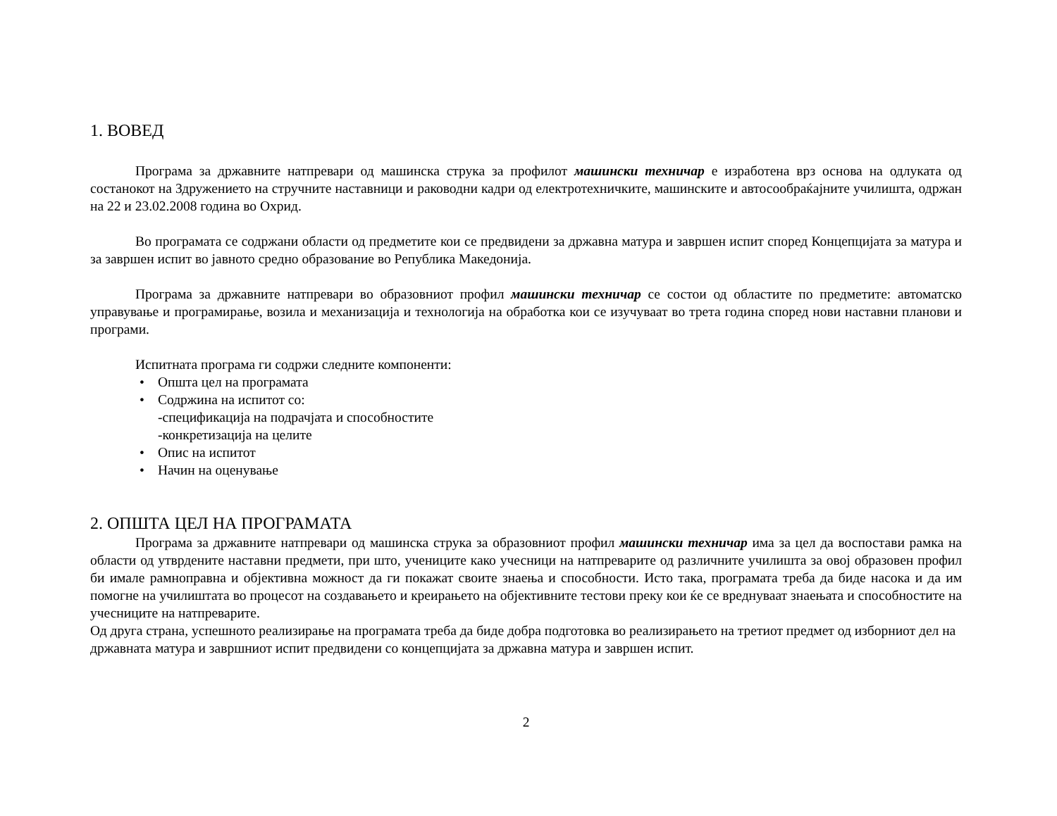1. ВОВЕД
Програма за државните натпревари од машинска струка за профилот машински техничар е изработена врз основа на одлуката од состанокот на Здружението на стручните наставници и раководни кадри од електротехничките, машинските и автосообраќајните училишта, одржан на 22 и 23.02.2008 година во Охрид.
Во програмата се содржани области од предметите кои се предвидени за државна матура и завршен испит според Концепцијата за матура и за завршен испит во јавното средно образование во Република Македонија.
Програма за државните натпревари во образовниот профил машински техничар се состои од областите по предметите: автоматско управување и програмирање, возила и механизација и технологија на обработка кои се изучуваат во трета година според нови наставни планови и програми.
Испитната програма ги содржи следните компоненти:
• Општа цел на програмата
• Содржина на испитот со:
-спецификација на подрачјата и способностите
-конкретизација на целите
• Опис на испитот
• Начин на оценување
2. ОПШТА ЦЕЛ НА ПРОГРАМАТА
Програма за државните натпревари од машинска струка за образовниот профил машински техничар има за цел да воспостави рамка на области од утврдените наставни предмети, при што, учениците како учесници на натпреварите од различните училишта за овој образовен профил би имале рамноправна и објективна можност да ги покажат своите знаења и способности. Исто така, програмата треба да биде насока и да им помогне на училиштата во процесот на создавањето и креирањето на објективните тестови преку кои ќе се вреднуваат знаењата и способностите на учесниците на натпреварите.
Од друга страна, успешното реализирање на програмата треба да биде добра подготовка во реализирањето на третиот предмет од изборниот дел на државната матура и завршниот испит предвидени со концепцијата за државна матура и завршен испит.
2